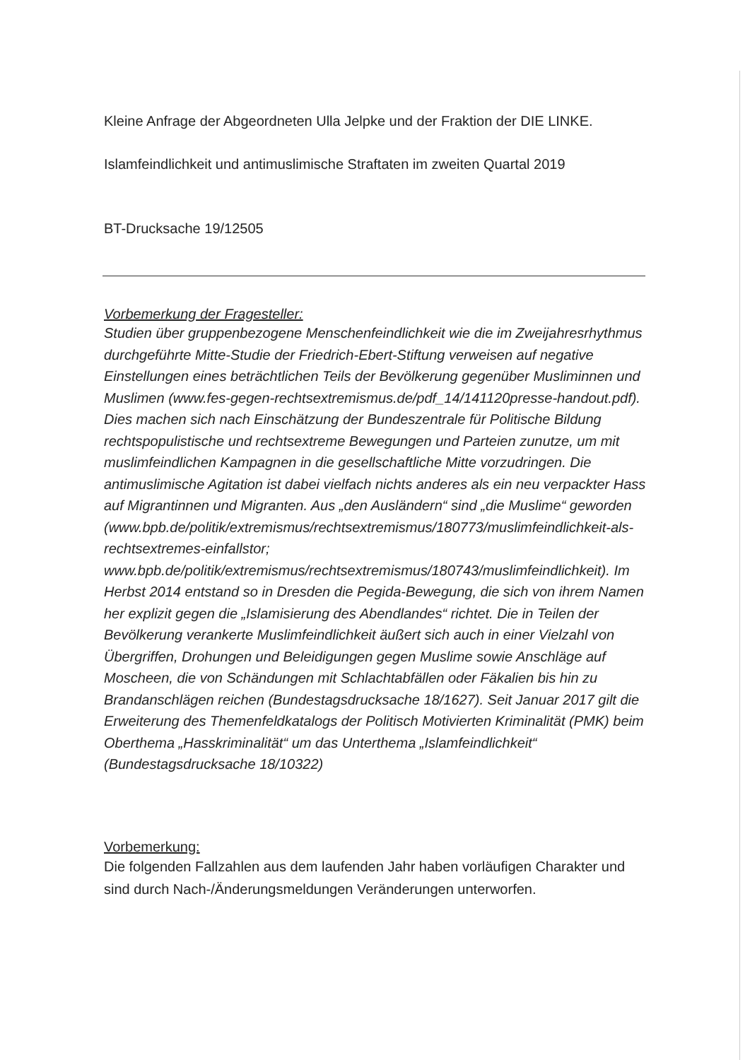Kleine Anfrage der Abgeordneten Ulla Jelpke und der Fraktion der DIE LINKE.
Islamfeindlichkeit und antimuslimische Straftaten im zweiten Quartal 2019
BT-Drucksache 19/12505
Vorbemerkung der Fragesteller:
Studien über gruppenbezogene Menschenfeindlichkeit wie die im Zweijahresrhythmus durchgeführte Mitte-Studie der Friedrich-Ebert-Stiftung verweisen auf negative Einstellungen eines beträchtlichen Teils der Bevölkerung gegenüber Musliminnen und Muslimen (www.fes-gegen-rechtsextremismus.de/pdf_14/141120presse-handout.pdf). Dies machen sich nach Einschätzung der Bundeszentrale für Politische Bildung rechtspopulistische und rechtsextreme Bewegungen und Parteien zunutze, um mit muslimfeindlichen Kampagnen in die gesellschaftliche Mitte vorzudringen. Die antimuslimische Agitation ist dabei vielfach nichts anderes als ein neu verpackter Hass auf Migrantinnen und Migranten. Aus „den Ausländern“ sind „die Muslime“ geworden (www.bpb.de/politik/extremismus/rechtsextremismus/180773/muslimfeindlichkeit-als-rechtsextremes-einfallstor; www.bpb.de/politik/extremismus/rechtsextremismus/180743/muslimfeindlichkeit). Im Herbst 2014 entstand so in Dresden die Pegida-Bewegung, die sich von ihrem Namen her explizit gegen die „Islamisierung des Abendlandes“ richtet. Die in Teilen der Bevölkerung verankerte Muslimfeindlichkeit äußert sich auch in einer Vielzahl von Übergriffen, Drohungen und Beleidigungen gegen Muslime sowie Anschläge auf Moscheen, die von Schändungen mit Schlachtabfällen oder Fäkalien bis hin zu Brandanschlägen reichen (Bundestagsdrucksache 18/1627). Seit Januar 2017 gilt die Erweiterung des Themenfeldkatalogs der Politisch Motivierten Kriminalität (PMK) beim Oberthema „Hasskriminalität“ um das Unterthema „Islamfeindlichkeit“ (Bundestagsdrucksache 18/10322)
Vorbemerkung:
Die folgenden Fallzahlen aus dem laufenden Jahr haben vorläufigen Charakter und sind durch Nach-/Änderungsmeldungen Veränderungen unterworfen.